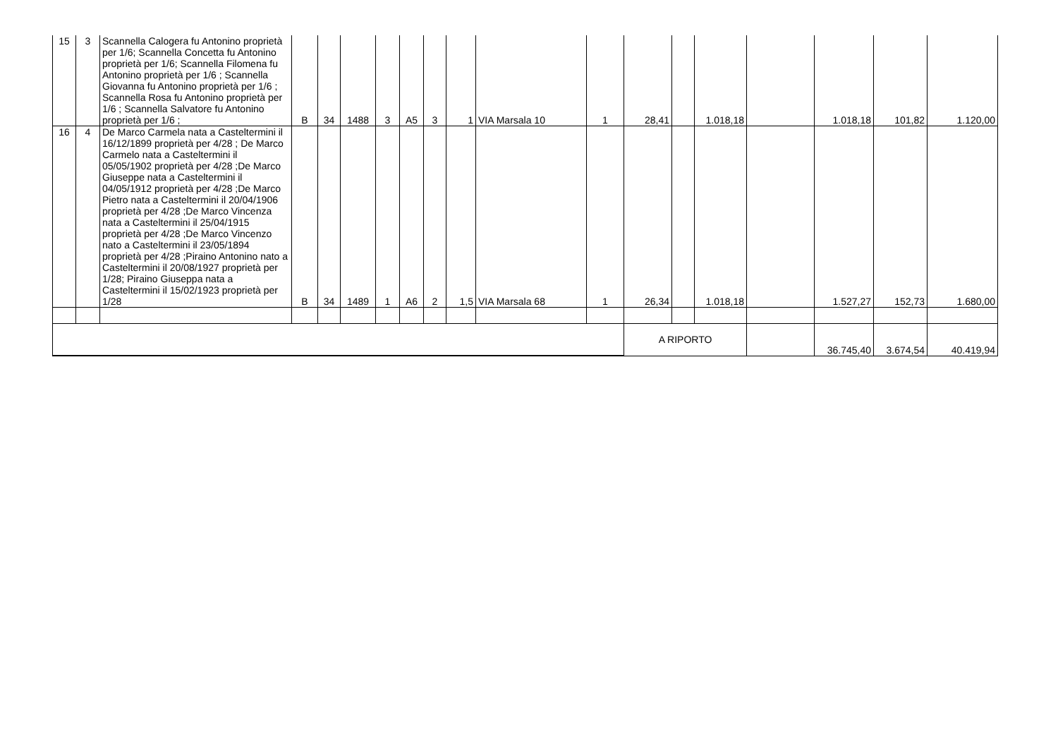| 15 | 3 | Scannella Calogera fu Antonino proprietà per 1/6; Scannella Concetta fu Antonino proprietà per 1/6; Scannella Filomena fu Antonino proprietà per 1/6 ; Scannella Giovanna fu Antonino proprietà per 1/6 ; Scannella Rosa fu Antonino proprietà per 1/6 ; Scannella Salvatore fu Antonino proprietà per 1/6 ; | B | 34 | 1488 | 3 | A5 | 3 | 1 | VIA Marsala 10 | 1 | 28,41 | | 1.018,18 | | 1.018,18 | 101,82 | 1.120,00 |
| 16 | 4 | De Marco Carmela nata a Casteltermini il 16/12/1899 proprietà per 4/28 ; De Marco Carmelo nata a Casteltermini il 05/05/1902 proprietà per 4/28 ;De Marco Giuseppe nata a Casteltermini il 04/05/1912 proprietà per 4/28 ;De Marco Pietro nata a Casteltermini il 20/04/1906 proprietà per 4/28 ;De Marco Vincenza nata a Casteltermini il 25/04/1915 proprietà per 4/28 ;De Marco Vincenzo nato a Casteltermini il 23/05/1894 proprietà per 4/28 ;Piraino Antonino nato a Casteltermini il 20/08/1927 proprietà per 1/28; Piraino Giuseppa nata a Casteltermini il 15/02/1923 proprietà per 1/28 | B | 34 | 1489 | 1 | A6 | 2 | 1,5 | VIA Marsala 68 | 1 | 26,34 | | 1.018,18 | | 1.527,27 | 152,73 | 1.680,00 |
| | | | | | | | | | | | | A RIPORTO | | | | 36.745,40 | 3.674,54 | 40.419,94 |